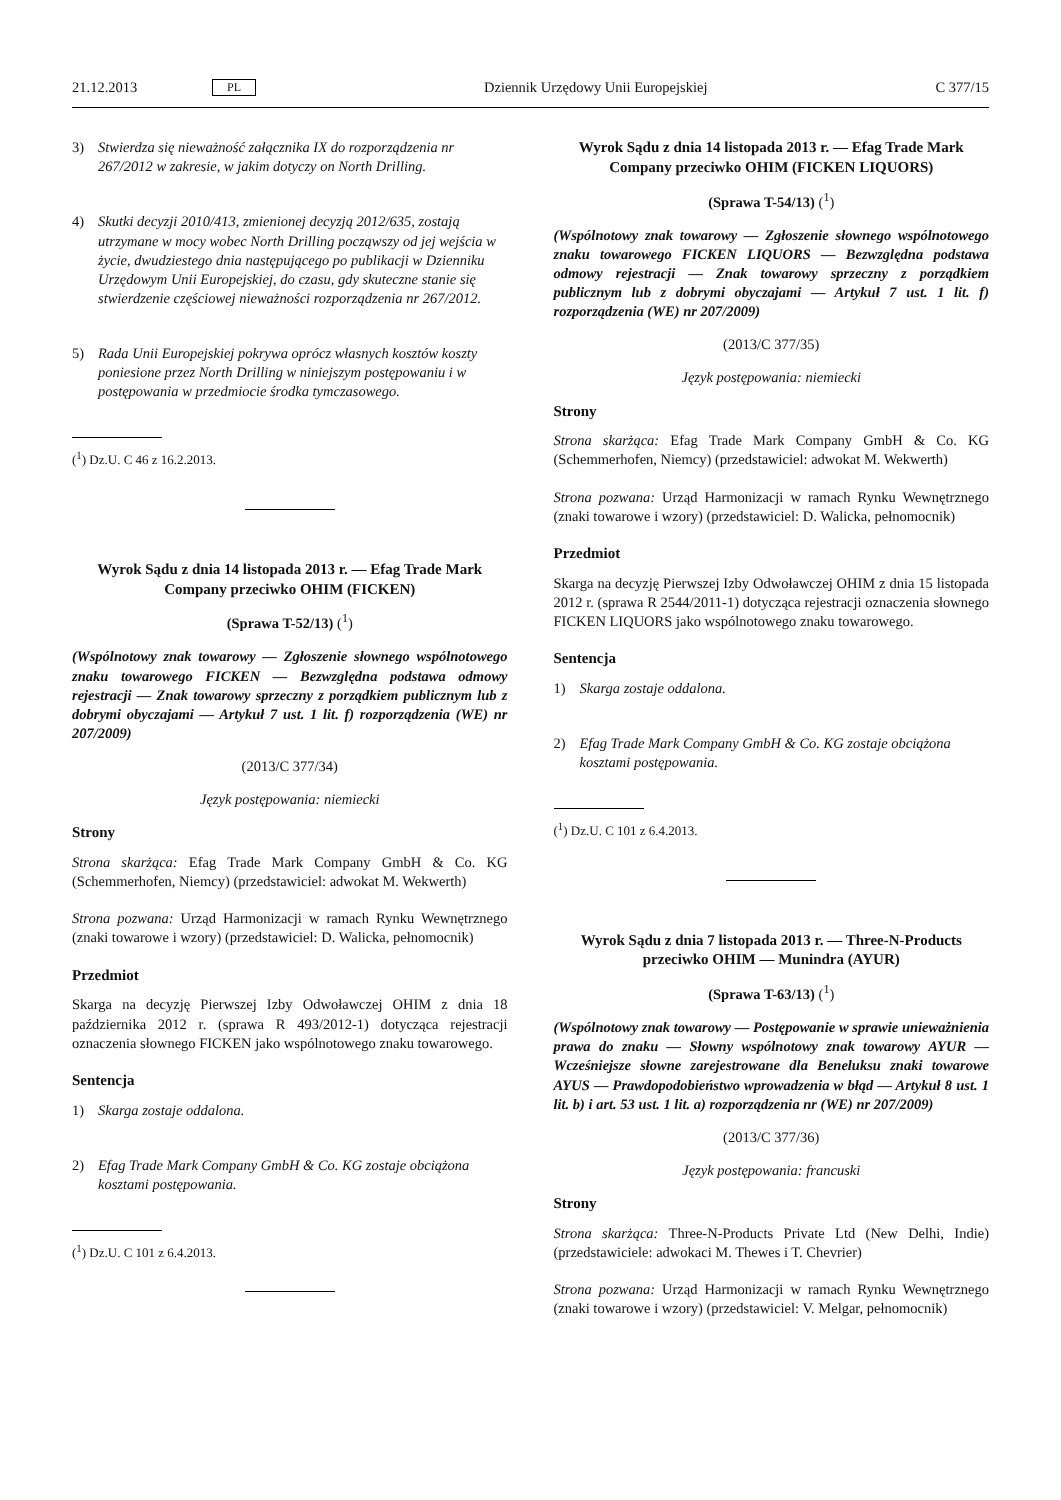21.12.2013 PL Dziennik Urzędowy Unii Europejskiej C 377/15
3) Stwierdza się nieważność załącznika IX do rozporządzenia nr 267/2012 w zakresie, w jakim dotyczy on North Drilling.
4) Skutki decyzji 2010/413, zmienionej decyzją 2012/635, zostają utrzymane w mocy wobec North Drilling począwszy od jej wejścia w życie, dwudziestego dnia następującego po publikacji w Dzienniku Urzędowym Unii Europejskiej, do czasu, gdy skuteczne stanie się stwierdzenie częściowej nieważności rozporządzenia nr 267/2012.
5) Rada Unii Europejskiej pokrywa oprócz własnych kosztów koszty poniesione przez North Drilling w niniejszym postępowaniu i w postępowania w przedmiocie środka tymczasowego.
(<sup>1</sup>) Dz.U. C 46 z 16.2.2013.
Wyrok Sądu z dnia 14 listopada 2013 r. — Efag Trade Mark Company przeciwko OHIM (FICKEN)
(Sprawa T-52/13) (<sup>1</sup>)
(Wspólnotowy znak towarowy — Zgłoszenie słownego wspólnotowego znaku towarowego FICKEN — Bezwzględna podstawa odmowy rejestracji — Znak towarowy sprzeczny z porządkiem publicznym lub z dobrymi obyczajami — Artykuł 7 ust. 1 lit. f) rozporządzenia (WE) nr 207/2009)
(2013/C 377/34)
Język postępowania: niemiecki
Strony
Strona skarżąca: Efag Trade Mark Company GmbH & Co. KG (Schemmerhofen, Niemcy) (przedstawiciel: adwokat M. Wekwerth)
Strona pozwana: Urząd Harmonizacji w ramach Rynku Wewnętrznego (znaki towarowe i wzory) (przedstawiciel: D. Walicka, pełnomocnik)
Przedmiot
Skarga na decyzję Pierwszej Izby Odwoławczej OHIM z dnia 18 października 2012 r. (sprawa R 493/2012-1) dotycząca rejestracji oznaczenia słownego FICKEN jako wspólnotowego znaku towarowego.
Sentencja
1) Skarga zostaje oddalona.
2) Efag Trade Mark Company GmbH & Co. KG zostaje obciążona kosztami postępowania.
(<sup>1</sup>) Dz.U. C 101 z 6.4.2013.
Wyrok Sądu z dnia 14 listopada 2013 r. — Efag Trade Mark Company przeciwko OHIM (FICKEN LIQUORS)
(Sprawa T-54/13) (<sup>1</sup>)
(Wspólnotowy znak towarowy — Zgłoszenie słownego wspólnotowego znaku towarowego FICKEN LIQUORS — Bezwzględna podstawa odmowy rejestracji — Znak towarowy sprzeczny z porządkiem publicznym lub z dobrymi obyczajami — Artykuł 7 ust. 1 lit. f) rozporządzenia (WE) nr 207/2009)
(2013/C 377/35)
Język postępowania: niemiecki
Strony
Strona skarżąca: Efag Trade Mark Company GmbH & Co. KG (Schemmerhofen, Niemcy) (przedstawiciel: adwokat M. Wekwerth)
Strona pozwana: Urząd Harmonizacji w ramach Rynku Wewnętrznego (znaki towarowe i wzory) (przedstawiciel: D. Walicka, pełnomocnik)
Przedmiot
Skarga na decyzję Pierwszej Izby Odwoławczej OHIM z dnia 15 listopada 2012 r. (sprawa R 2544/2011-1) dotycząca rejestracji oznaczenia słownego FICKEN LIQUORS jako wspólnotowego znaku towarowego.
Sentencja
1) Skarga zostaje oddalona.
2) Efag Trade Mark Company GmbH & Co. KG zostaje obciążona kosztami postępowania.
(<sup>1</sup>) Dz.U. C 101 z 6.4.2013.
Wyrok Sądu z dnia 7 listopada 2013 r. — Three-N-Products przeciwko OHIM — Munindra (AYUR)
(Sprawa T-63/13) (<sup>1</sup>)
(Wspólnotowy znak towarowy — Postępowanie w sprawie unieważnienia prawa do znaku — Słowny wspólnotowy znak towarowy AYUR — Wcześniejsze słowne zarejestrowane dla Beneluksu znaki towarowe AYUS — Prawdopodobieństwo wprowadzenia w błąd — Artykuł 8 ust. 1 lit. b) i art. 53 ust. 1 lit. a) rozporządzenia nr (WE) nr 207/2009)
(2013/C 377/36)
Język postępowania: francuski
Strony
Strona skarżąca: Three-N-Products Private Ltd (New Delhi, Indie) (przedstawiciele: adwokaci M. Thewes i T. Chevrier)
Strona pozwana: Urząd Harmonizacji w ramach Rynku Wewnętrznego (znaki towarowe i wzory) (przedstawiciel: V. Melgar, pełnomocnik)